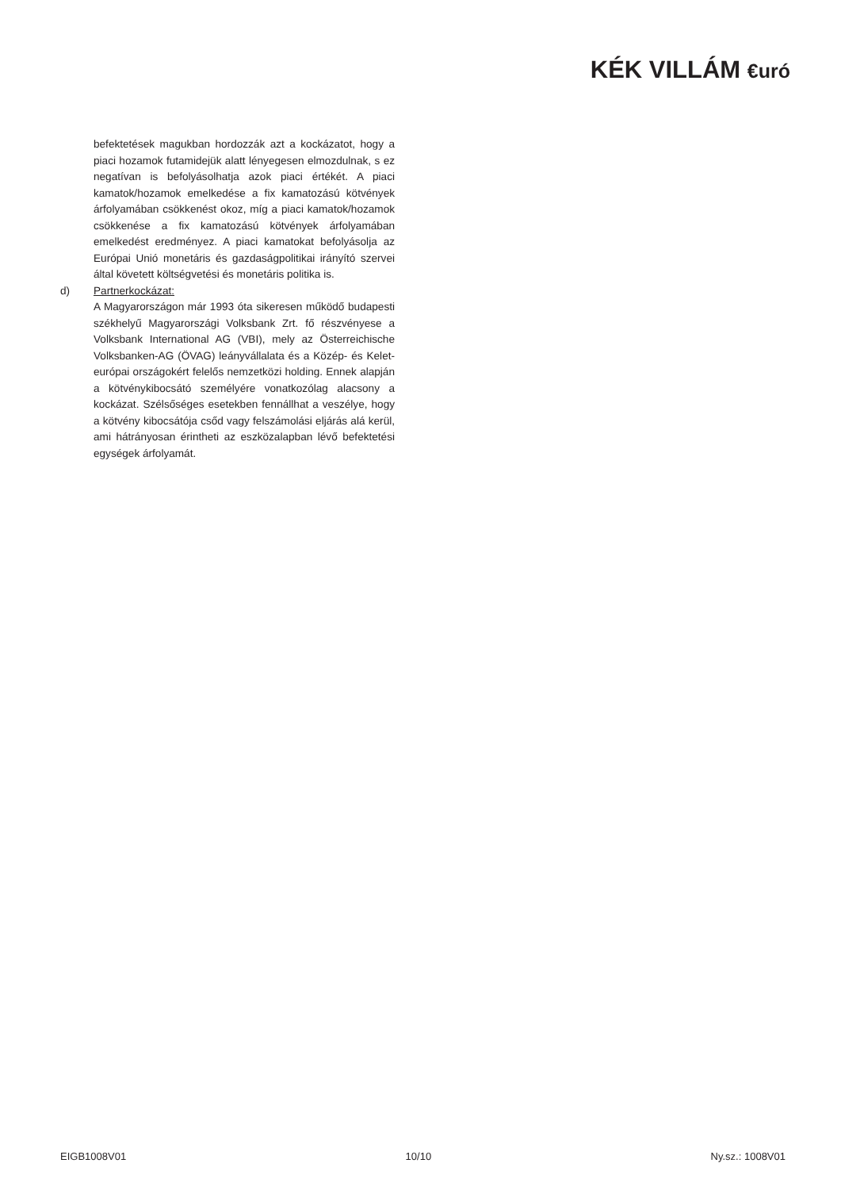KÉK VILLÁM €uró
befektetések magukban hordozzák azt a kockázatot, hogy a piaci hozamok futamidejük alatt lényegesen elmozdulnak, s ez negatívan is befolyásolhatja azok piaci értékét. A piaci kamatok/hozamok emelkedése a fix kamatozású kötvények árfolyamában csökkenést okoz, míg a piaci kamatok/hozamok csökkenése a fix kamatozású kötvények árfolyamában emelkedést eredményez. A piaci kamatokat befolyásolja az Európai Unió monetáris és gazdaságpolitikai irányító szervei által követett költségvetési és monetáris politika is.
d) Partnerkockázat:
A Magyarországon már 1993 óta sikeresen működő budapesti székhelyű Magyarországi Volksbank Zrt. fő részvényese a Volksbank International AG (VBI), mely az Österreichische Volksbanken-AG (ÖVAG) leányvállalata és a Közép- és Kelet-európai országokért felelős nemzetközi holding. Ennek alapján a kötvénykibocsátó személyére vonatkozólag alacsony a kockázat. Szélsőséges esetekben fennállhat a veszélye, hogy a kötvény kibocsátója csőd vagy felszámolási eljárás alá kerül, ami hátrányosan érintheti az eszközalapban lévő befektetési egységek árfolyamát.
EIGB1008V01 10/10 Ny.sz.: 1008V01